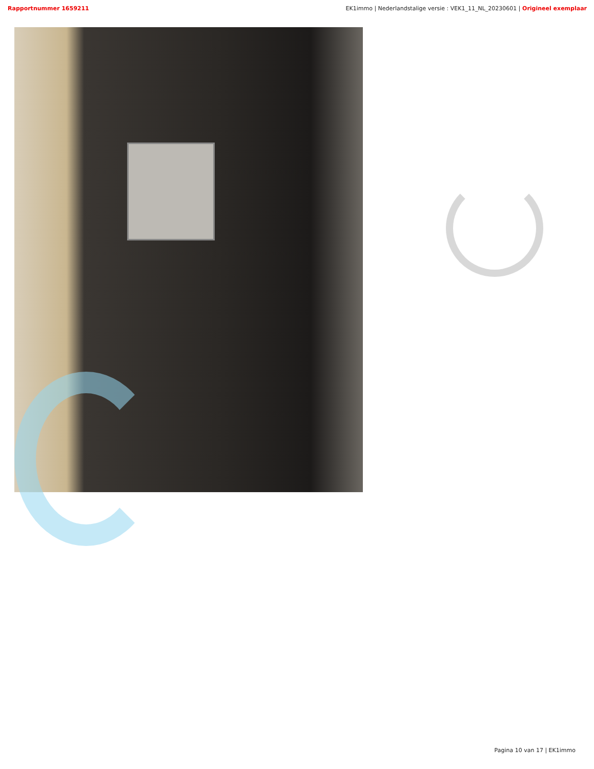Rapportnummer 1659211 EK1immo | Nederlandstalige versie : VEK1_11_NL_20230601 | Origineel exemplaar
Pagina 10 van 17 | EK1immo